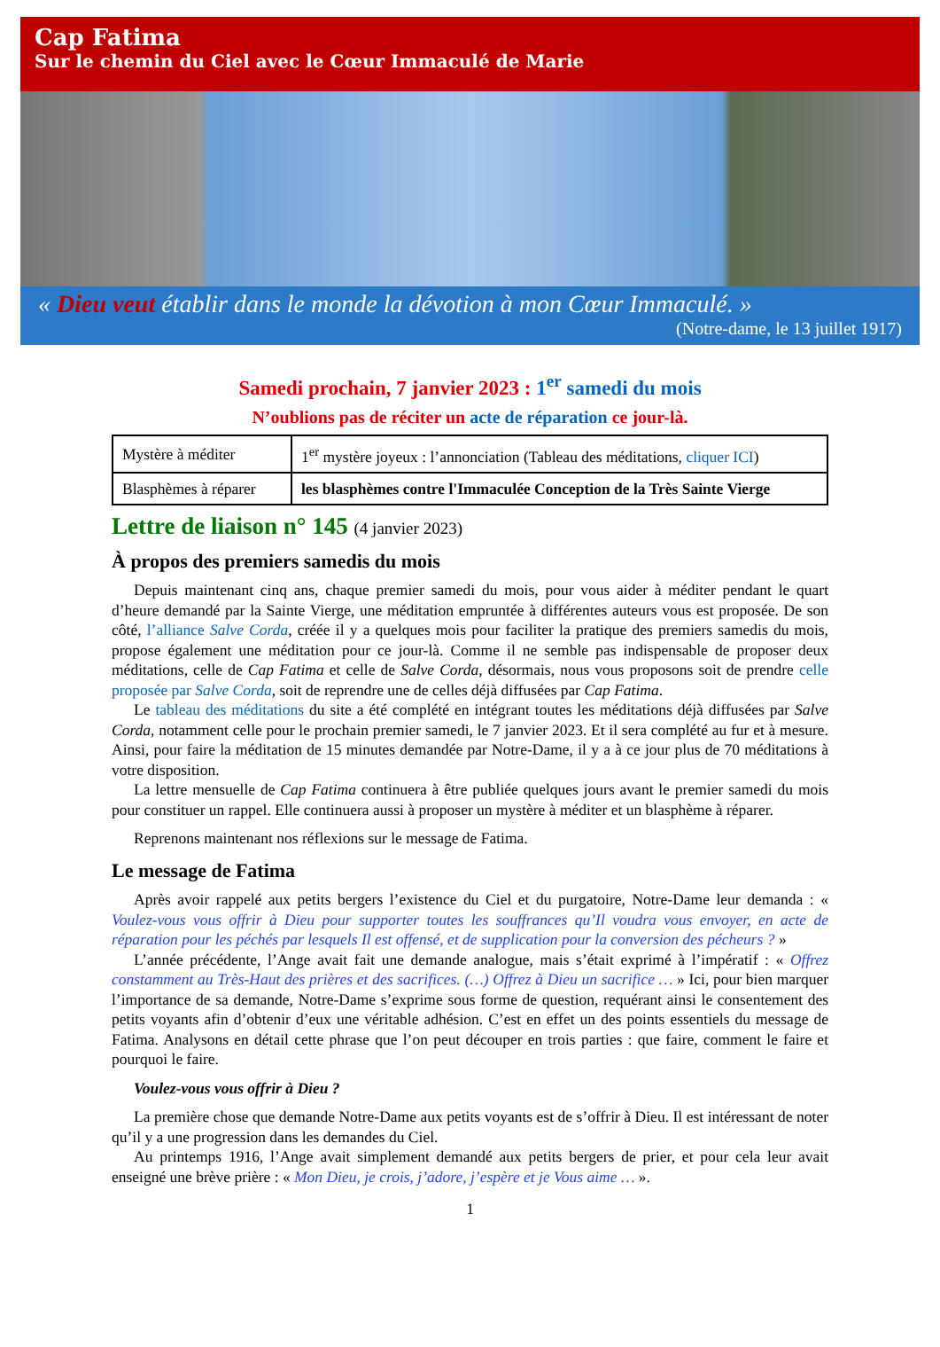Cap Fatima
Sur le chemin du Ciel avec le Cœur Immaculé de Marie
« Dieu veut établir dans le monde la dévotion à mon Cœur Immaculé. »
(Notre-dame, le 13 juillet 1917)
Samedi prochain, 7 janvier 2023 : 1<sup>er</sup> samedi du mois
N’oublions pas de réciter un acte de réparation ce jour-là.
| Mystère à méditer | 1<sup>er</sup> mystère joyeux : l’annonciation (Tableau des méditations, cliquer ICI ) |
| Blasphèmes à réparer | les blasphèmes contre l'Immaculée Conception de la Très Sainte Vierge |
Lettre de liaison n° 145 (4 janvier 2023)
À propos des premiers samedis du mois
Depuis maintenant cinq ans, chaque premier samedi du mois, pour vous aider à méditer pendant le quart d’heure demandé par la Sainte Vierge, une méditation empruntée à différentes auteurs vous est proposée. De son côté, l’alliance Salve Corda, créée il y a quelques mois pour faciliter la pratique des premiers samedis du mois, propose également une méditation pour ce jour-là. Comme il ne semble pas indispensable de proposer deux méditations, celle de Cap Fatima et celle de Salve Corda, désormais, nous vous proposons soit de prendre celle proposée par Salve Corda, soit de reprendre une de celles déjà diffusées par Cap Fatima.
Le tableau des méditations du site a été complété en intégrant toutes les méditations déjà diffusées par Salve Corda, notamment celle pour le prochain premier samedi, le 7 janvier 2023. Et il sera complété au fur et à mesure. Ainsi, pour faire la méditation de 15 minutes demandée par Notre-Dame, il y a à ce jour plus de 70 méditations à votre disposition.
La lettre mensuelle de Cap Fatima continuera à être publiée quelques jours avant le premier samedi du mois pour constituer un rappel. Elle continuera aussi à proposer un mystère à méditer et un blasphème à réparer.
Reprenons maintenant nos réflexions sur le message de Fatima.
Le message de Fatima
Après avoir rappelé aux petits bergers l’existence du Ciel et du purgatoire, Notre-Dame leur demanda : « Voulez-vous vous offrir à Dieu pour supporter toutes les souffrances qu’Il voudra vous envoyer, en acte de réparation pour les péchés par lesquels Il est offensé, et de supplication pour la conversion des pécheurs ? »
L’année précédente, l’Ange avait fait une demande analogue, mais s’était exprimé à l’impératif : « Offrez constamment au Très-Haut des prières et des sacrifices. (…) Offrez à Dieu un sacrifice … » Ici, pour bien marquer l’importance de sa demande, Notre-Dame s’exprime sous forme de question, requérant ainsi le consentement des petits voyants afin d’obtenir d’eux une véritable adhésion. C’est en effet un des points essentiels du message de Fatima. Analysons en détail cette phrase que l’on peut découper en trois parties : que faire, comment le faire et pourquoi le faire.
Voulez-vous vous offrir à Dieu ?
La première chose que demande Notre-Dame aux petits voyants est de s’offrir à Dieu. Il est intéressant de noter qu’il y a une progression dans les demandes du Ciel.
Au printemps 1916, l’Ange avait simplement demandé aux petits bergers de prier, et pour cela leur avait enseigné une brève prière : « Mon Dieu, je crois, j’adore, j’espère et je Vous aime … ».
1